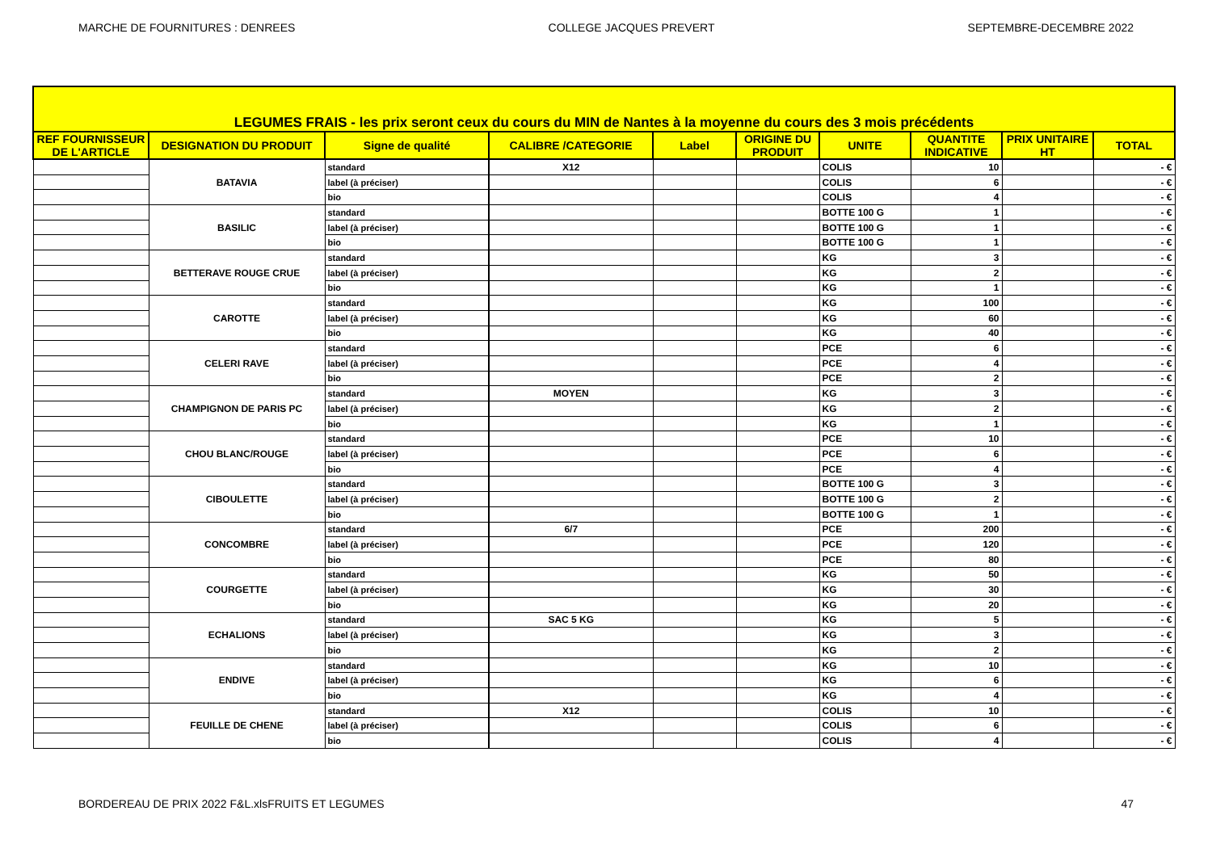MARCHE DE FOURNITURES : DENREES COLLEGE JACQUES PREVERT SEPTEMBRE-DECEMBRE 2022
| LEGUMES FRAIS - les prix seront ceux du cours du MIN de Nantes à la moyenne du cours des 3 mois précédents | | | | | | | | | |
| REF FOURNISSEUR DE L'ARTICLE | DESIGNATION DU PRODUIT | Signe de qualité | CALIBRE /CATEGORIE | Label | ORIGINE DU PRODUIT | UNITE | QUANTITE INDICATIVE | PRIX UNITAIRE HT | TOTAL |
| | BATAVIA | standard | X12 | | | COLIS | 10 | | - € |
| | | label (à préciser) | | | | COLIS | 6 | | - € |
| | | bio | | | | COLIS | 4 | | - € |
| | BASILIC | standard | | | | BOTTE 100 G | 1 | | - € |
| | | label (à préciser) | | | | BOTTE 100 G | 1 | | - € |
| | | bio | | | | BOTTE 100 G | 1 | | - € |
| | BETTERAVE ROUGE CRUE | standard | | | | KG | 3 | | - € |
| | | label (à préciser) | | | | KG | 2 | | - € |
| | | bio | | | | KG | 1 | | - € |
| | CAROTTE | standard | | | | KG | 100 | | - € |
| | | label (à préciser) | | | | KG | 60 | | - € |
| | | bio | | | | KG | 40 | | - € |
| | CELERI RAVE | standard | | | | PCE | 6 | | - € |
| | | label (à préciser) | | | | PCE | 4 | | - € |
| | | bio | | | | PCE | 2 | | - € |
| | CHAMPIGNON DE PARIS PC | standard | MOYEN | | | KG | 3 | | - € |
| | | label (à préciser) | | | | KG | 2 | | - € |
| | | bio | | | | KG | 1 | | - € |
| | CHOU BLANC/ROUGE | standard | | | | PCE | 10 | | - € |
| | | label (à préciser) | | | | PCE | 6 | | - € |
| | | bio | | | | PCE | 4 | | - € |
| | CIBOULETTE | standard | | | | BOTTE 100 G | 3 | | - € |
| | | label (à préciser) | | | | BOTTE 100 G | 2 | | - € |
| | | bio | | | | BOTTE 100 G | 1 | | - € |
| | CONCOMBRE | standard | 6/7 | | | PCE | 200 | | - € |
| | | label (à préciser) | | | | PCE | 120 | | - € |
| | | bio | | | | PCE | 80 | | - € |
| | COURGETTE | standard | | | | KG | 50 | | - € |
| | | label (à préciser) | | | | KG | 30 | | - € |
| | | bio | | | | KG | 20 | | - € |
| | ECHALIONS | standard | SAC 5 KG | | | KG | 5 | | - € |
| | | label (à préciser) | | | | KG | 3 | | - € |
| | | bio | | | | KG | 2 | | - € |
| | ENDIVE | standard | | | | KG | 10 | | - € |
| | | label (à préciser) | | | | KG | 6 | | - € |
| | | bio | | | | KG | 4 | | - € |
| | FEUILLE DE CHENE | standard | X12 | | | COLIS | 10 | | - € |
| | | label (à préciser) | | | | COLIS | 6 | | - € |
| | | bio | | | | COLIS | 4 | | - € |
BORDEREAU DE PRIX 2022 F&L.xlsFRUITS ET LEGUMES 47